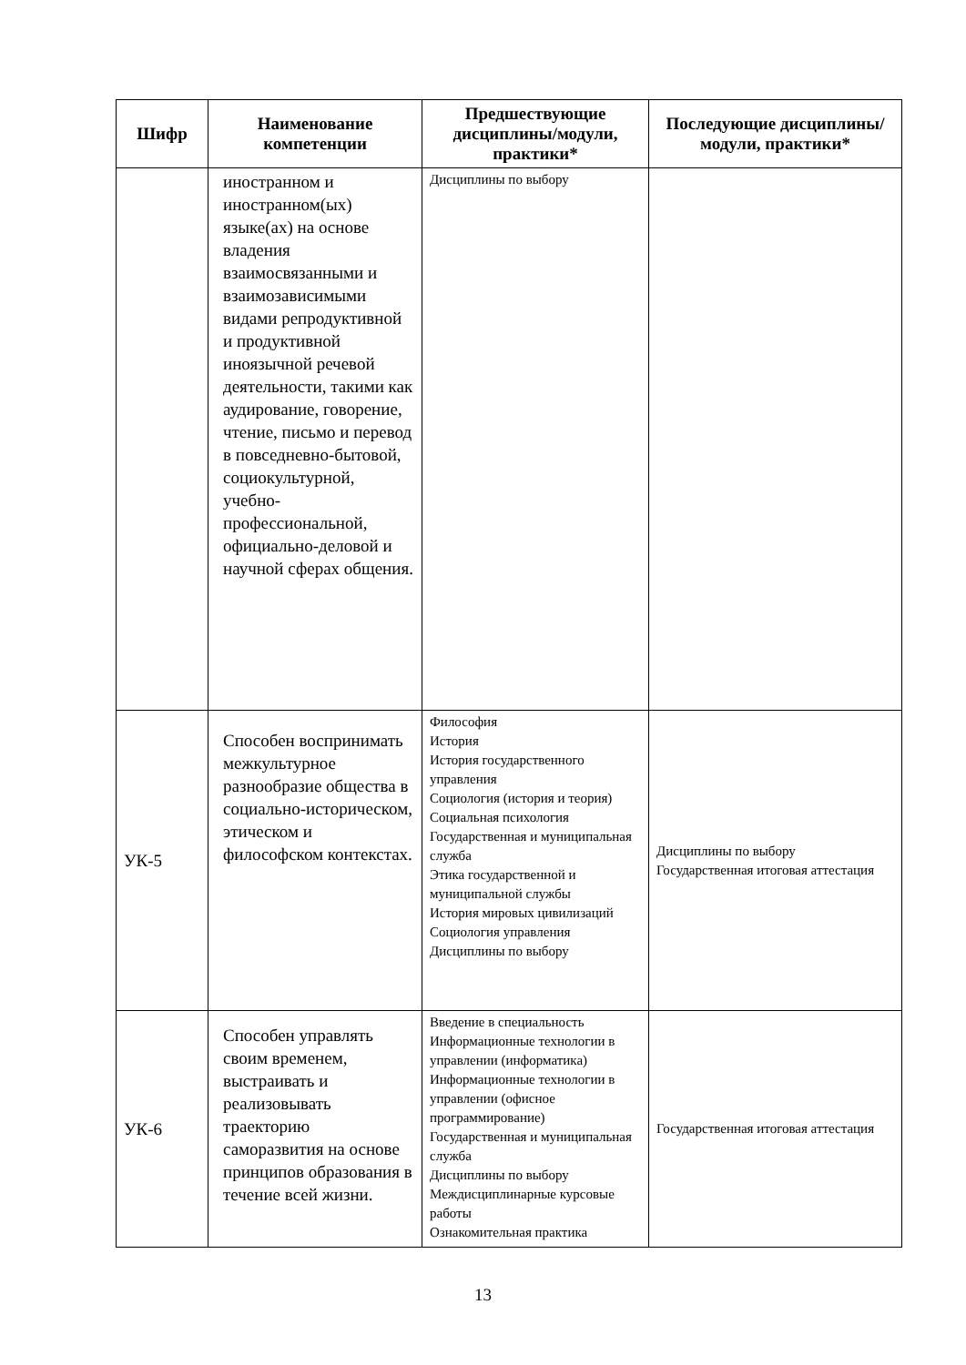| Шифр | Наименование компетенции | Предшествующие дисциплины/модули, практики* | Последующие дисциплины/модули, практики* |
| --- | --- | --- | --- |
| | иностранном и иностранном(ых) языке(ах) на основе владения взаимосвязанными и взаимозависимыми видами репродуктивной и продуктивной иноязычной речевой деятельности, такими как аудирование, говорение, чтение, письмо и перевод в повседневно-бытовой, социокультурной, учебно-профессиональной, официально-деловой и научной сферах общения. | Дисциплины по выбору | |
| УК-5 | Способен воспринимать межкультурное разнообразие общества в социально-историческом, этическом и философском контекстах. | Философия История История государственного управления Социология (история и теория) Социальная психология Государственная и муниципальная служба Этика государственной и муниципальной службы История мировых цивилизаций Социология управления Дисциплины по выбору | Дисциплины по выбору Государственная итоговая аттестация |
| УК-6 | Способен управлять своим временем, выстраивать и реализовывать траекторию саморазвития на основе принципов образования в течение всей жизни. | Введение в специальность Информационные технологии в управлении (информатика) Информационные технологии в управлении (офисное программирование) Государственная и муниципальная служба Дисциплины по выбору Междисциплинарные курсовые работы Ознакомительная практика | Государственная итоговая аттестация |
13